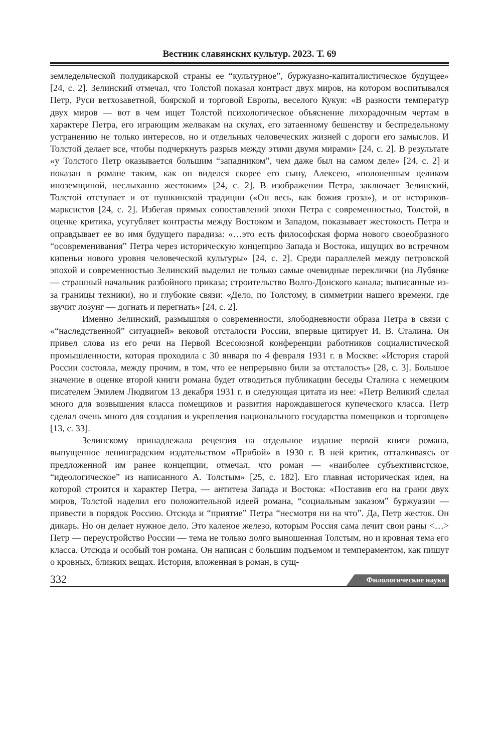Вестник славянских культур. 2023. Т. 69
земледельческой полудикарской страны ее “культурное”, буржуазно-капиталистическое будущее» [24, с. 2]. Зелинский отмечал, что Толстой показал контраст двух миров, на котором воспитывался Петр, Руси ветхозаветной, боярской и торговой Европы, веселого Кукуя: «В разности температур двух миров — вот в чем ищет Толстой психологическое объяснение лихорадочным чертам в характере Петра, его играющим желвакам на скулах, его затаенному бешенству и беспредельному устранению не только интересов, но и отдельных человеческих жизней с дороги его замыслов. И Толстой делает все, чтобы подчеркнуть разрыв между этими двумя мирами» [24, с. 2]. В результате «у Толстого Петр оказывается большим “западником”, чем даже был на самом деле» [24, с. 2] и показан в романе таким, как он виделся скорее его сыну, Алексею, «полоненным целиком иноземщиной, неслыханно жестоким» [24, с. 2]. В изображении Петра, заключает Зелинский, Толстой отступает и от пушкинской традиции («Он весь, как божия гроза»), и от историков-марксистов [24, с. 2]. Избегая прямых сопоставлений эпохи Петра с современностью, Толстой, в оценке критика, усугубляет контрасты между Востоком и Западом, показывает жестокость Петра и оправдывает ее во имя будущего парадиза: «…это есть философская форма нового своеобразного “осовременивания” Петра через историческую концепцию Запада и Востока, ищущих во встречном кипеньи нового уровня человеческой культуры» [24, с. 2]. Среди параллелей между петровской эпохой и современностью Зелинский выделил не только самые очевидные переклички (на Лубянке — страшный начальник разбойного приказа; строительство Волго-Донского канала; выписанные из-за границы техники), но и глубокие связи: «Дело, по Толстому, в симметрии нашего времени, где звучит лозунг — догнать и перегнать» [24, с. 2].
Именно Зелинский, размышляя о современности, злободневности образа Петра в связи с «“наследственной” ситуацией» вековой отсталости России, впервые цитирует И. В. Сталина. Он привел слова из его речи на Первой Всесоюзной конференции работников социалистической промышленности, которая проходила с 30 января по 4 февраля 1931 г. в Москве: «История старой России состояла, между прочим, в том, что ее непрерывно били за отсталость» [28, с. 3]. Большое значение в оценке второй книги романа будет отводиться публикации беседы Сталина с немецким писателем Эмилем Людвигом 13 декабря 1931 г. и следующая цитата из нее: «Петр Великий сделал много для возвышения класса помещиков и развития нарождавшегося купеческого класса. Петр сделал очень много для создания и укрепления национального государства помещиков и торговцев» [13, с. 33].
Зелинскому принадлежала рецензия на отдельное издание первой книги романа, выпущенное ленинградским издательством «Прибой» в 1930 г. В ней критик, отталкиваясь от предложенной им ранее концепции, отмечал, что роман — «наиболее субъективистское, “идеологическое” из написанного А. Толстым» [25, с. 182]. Его главная историческая идея, на которой строится и характер Петра, — антитеза Запада и Востока: «Поставив его на грани двух миров, Толстой наделил его положительной идеей романа, “социальным заказом” буржуазии — привести в порядок Россию. Отсюда и “приятие” Петра “несмотря ни на что”. Да, Петр жесток. Он дикарь. Но он делает нужное дело. Это каленое железо, которым Россия сама лечит свои раны <…> Петр — переустройство России — тема не только долго выношенная Толстым, но и кровная тема его класса. Отсюда и особый тон романа. Он написан с большим подъемом и темпераментом, как пишут о кровных, близких вещах. История, вложенная в роман, в сущ-
332 Филологические науки